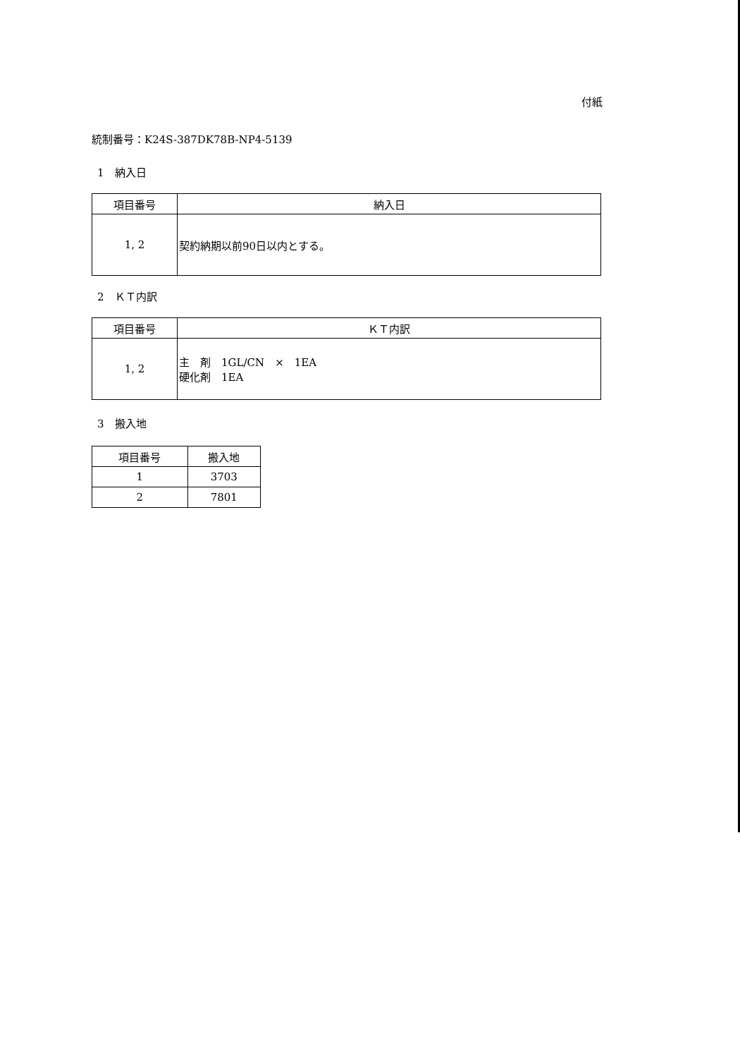付紙
統制番号：K24S-387DK78B-NP4-5139
1　納入日
| 項目番号 | 納入日 |
| --- | --- |
| 1, 2 | 契約納期以前90日以内とする。 |
2　ＫＴ内訳
| 項目番号 | ＫＴ内訳 |
| --- | --- |
| 1, 2 | 主 剤 1GL/CN × 1EA 硬化剤 1EA |
3　搬入地
| 項目番号 | 搬入地 |
| --- | --- |
| 1 | 3703 |
| 2 | 7801 |